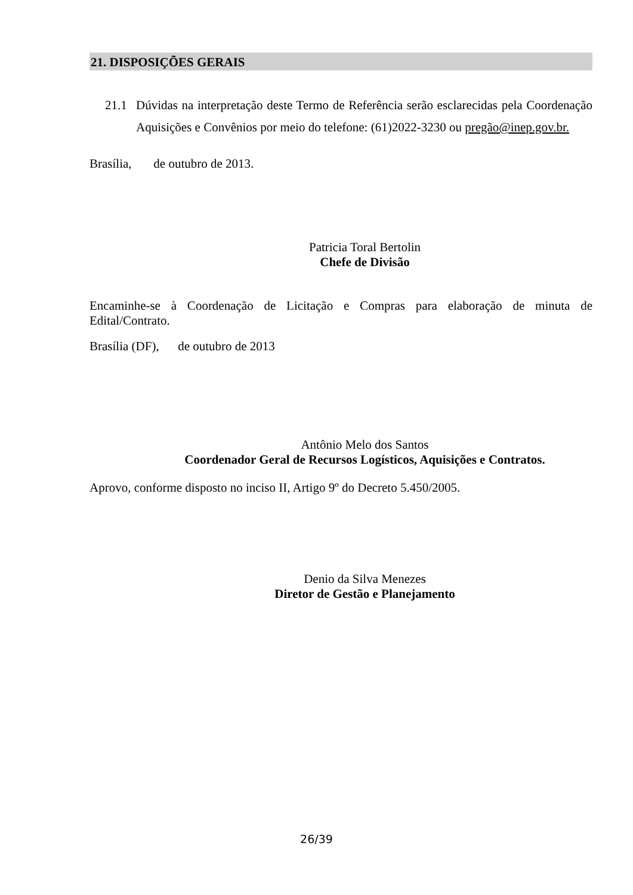21. DISPOSIÇÕES GERAIS
21.1 Dúvidas na interpretação deste Termo de Referência serão esclarecidas pela Coordenação Aquisições e Convênios por meio do telefone: (61)2022-3230 ou pregão@inep.gov.br.
Brasília, de outubro de 2013.
Patricia Toral Bertolin
Chefe de Divisão
Encaminhe-se à Coordenação de Licitação e Compras para elaboração de minuta de Edital/Contrato.
Brasília (DF), de outubro de 2013
Antônio Melo dos Santos
Coordenador Geral de Recursos Logísticos, Aquisições e Contratos.
Aprovo, conforme disposto no inciso II, Artigo 9º do Decreto 5.450/2005.
Denio da Silva Menezes
Diretor de Gestão e Planejamento
26/39